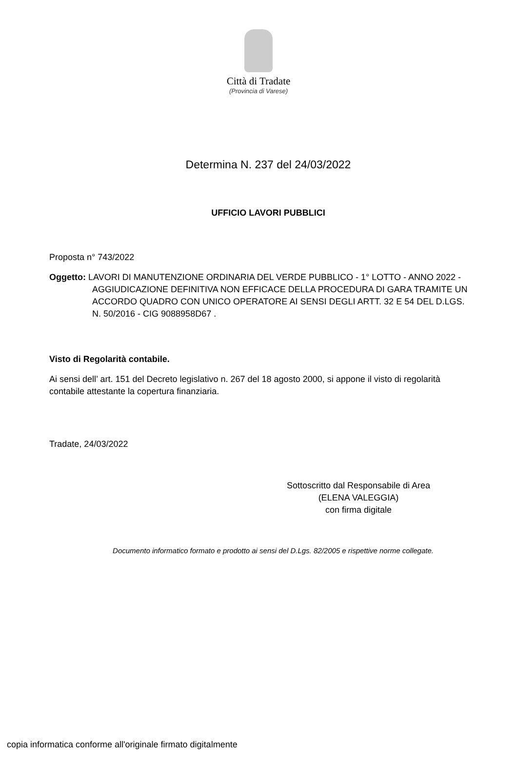Città di Tradate
(Provincia di Varese)
Determina N. 237 del 24/03/2022
UFFICIO LAVORI PUBBLICI
Proposta n° 743/2022
Oggetto: LAVORI DI MANUTENZIONE ORDINARIA DEL VERDE PUBBLICO - 1° LOTTO - ANNO 2022 - AGGIUDICAZIONE DEFINITIVA NON EFFICACE DELLA PROCEDURA DI GARA TRAMITE UN ACCORDO QUADRO CON UNICO OPERATORE AI SENSI DEGLI ARTT. 32 E 54 DEL D.LGS. N. 50/2016 - CIG 9088958D67 .
Visto di Regolarità contabile.
Ai sensi dell’ art. 151 del Decreto legislativo n. 267 del 18 agosto 2000, si appone il visto di regolarità contabile attestante la copertura finanziaria.
Tradate, 24/03/2022
Sottoscritto dal Responsabile di Area
(ELENA VALEGGIA)
con firma digitale
Documento informatico formato e prodotto ai sensi del D.Lgs. 82/2005 e rispettive norme collegate.
copia informatica conforme all'originale firmato digitalmente